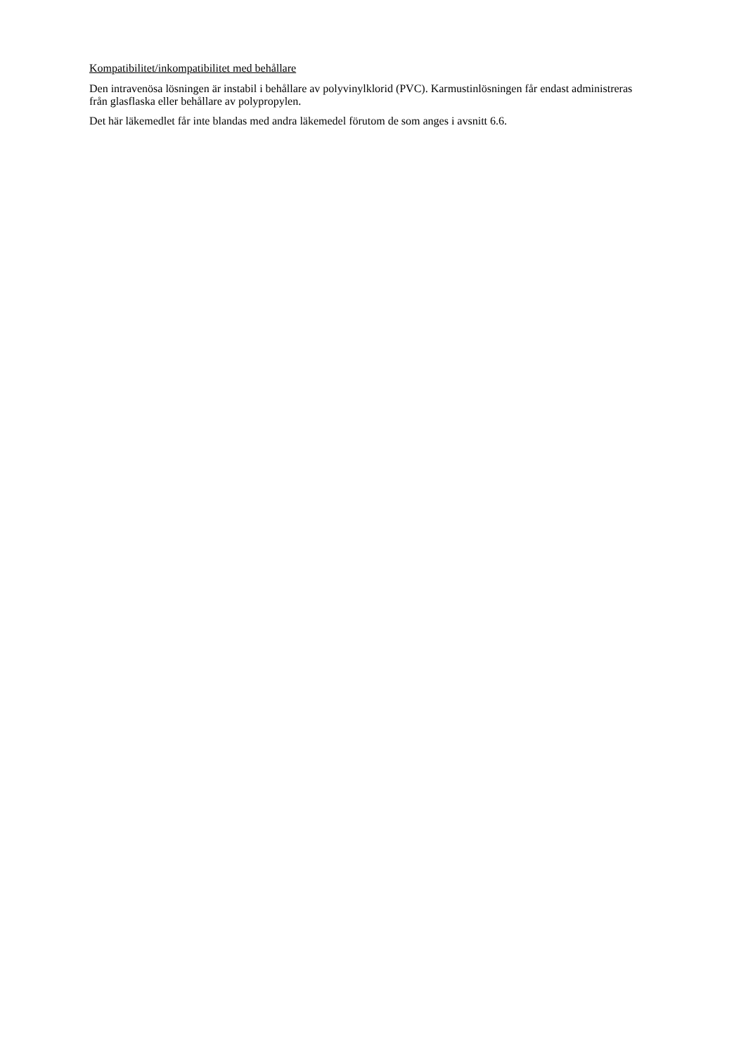Kompatibilitet/inkompatibilitet med behållare
Den intravenösa lösningen är instabil i behållare av polyvinylklorid (PVC). Karmustinlösningen får endast administreras från glasflaska eller behållare av polypropylen.
Det här läkemedlet får inte blandas med andra läkemedel förutom de som anges i avsnitt 6.6.